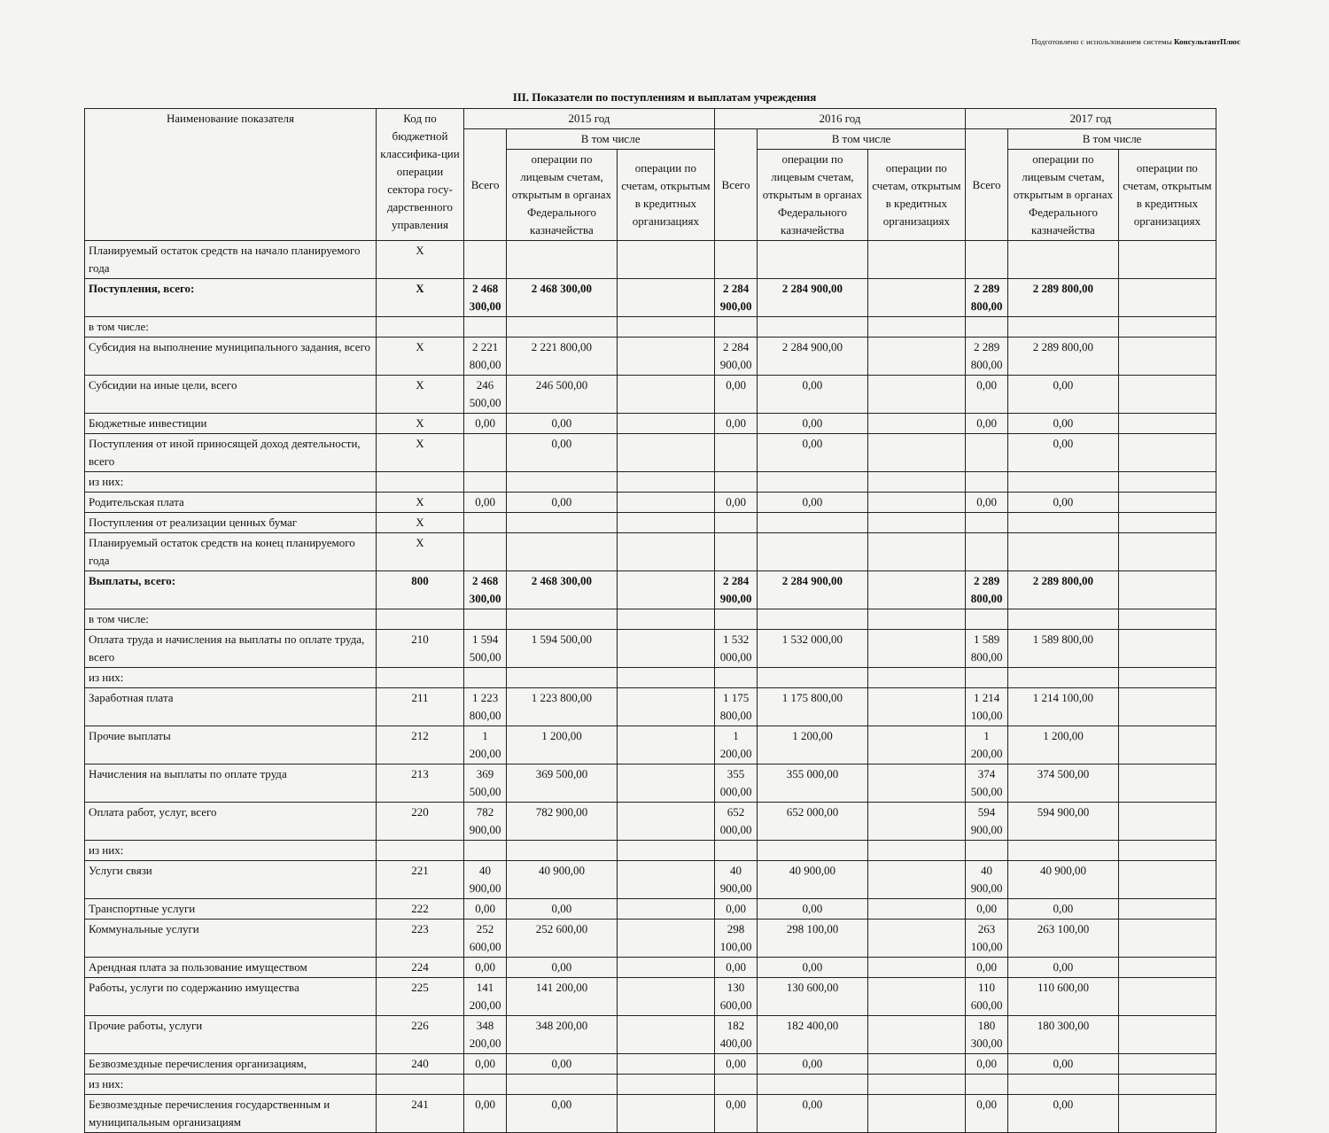Подготовлено с использованием системы КонсультантПлюс
III. Показатели по поступлениям и выплатам учреждения
| Наименование показателя | Код по бюджетной классифика-ции операции сектора госу-дарственного управления | 2015 год | | | 2016 год | | | 2017 год | | |
| --- | --- | --- | --- | --- | --- | --- | --- | --- | --- | --- |
| | | Всего | В том числе | | Всего | В том числе | | Всего | В том числе | |
| | | | операции по лицевым счетам, открытым в органах Федерального казначейства | операции по счетам, открытым в кредитных организациях | | операции по лицевым счетам, открытым в органах Федерального казначейства | операции по счетам, открытым в кредитных организациях | | операции по лицевым счетам, открытым в органах Федерального казначейства | операции по счетам, открытым в кредитных организациях |
| Планируемый остаток средств на начало планируемого года | X | | | | | | | | | |
| Поступления, всего: | X | 2 468 300,00 | 2 468 300,00 | | 2 284 900,00 | 2 284 900,00 | | 2 289 800,00 | 2 289 800,00 | |
| в том числе: | | | | | | | | | | |
| Субсидия на выполнение муниципального задания, всего | X | 2 221 800,00 | 2 221 800,00 | | 2 284 900,00 | 2 284 900,00 | | 2 289 800,00 | 2 289 800,00 | |
| Субсидии на иные цели, всего | X | 246 500,00 | 246 500,00 | | 0,00 | 0,00 | | 0,00 | 0,00 | |
| Бюджетные инвестиции | X | 0,00 | 0,00 | | 0,00 | 0,00 | | 0,00 | 0,00 | |
| Поступления от иной приносящей доход деятельности, всего | X | | 0,00 | | | 0,00 | | | 0,00 | |
| из них: | | | | | | | | | | |
| Родительская плата | X | 0,00 | 0,00 | | 0,00 | 0,00 | | 0,00 | 0,00 | |
| Поступления от реализации ценных бумаг | X | | | | | | | | | |
| Планируемый остаток средств на конец планируемого года | X | | | | | | | | | |
| Выплаты, всего: | 800 | 2 468 300,00 | 2 468 300,00 | | 2 284 900,00 | 2 284 900,00 | | 2 289 800,00 | 2 289 800,00 | |
| в том числе: | | | | | | | | | | |
| Оплата труда и начисления на выплаты по оплате труда, всего | 210 | 1 594 500,00 | 1 594 500,00 | | 1 532 000,00 | 1 532 000,00 | | 1 589 800,00 | 1 589 800,00 | |
| из них: | | | | | | | | | | |
| Заработная плата | 211 | 1 223 800,00 | 1 223 800,00 | | 1 175 800,00 | 1 175 800,00 | | 1 214 100,00 | 1 214 100,00 | |
| Прочие выплаты | 212 | 1 200,00 | 1 200,00 | | 1 200,00 | 1 200,00 | | 1 200,00 | 1 200,00 | |
| Начисления на выплаты по оплате труда | 213 | 369 500,00 | 369 500,00 | | 355 000,00 | 355 000,00 | | 374 500,00 | 374 500,00 | |
| Оплата работ, услуг, всего | 220 | 782 900,00 | 782 900,00 | | 652 000,00 | 652 000,00 | | 594 900,00 | 594 900,00 | |
| из них: | | | | | | | | | | |
| Услуги связи | 221 | 40 900,00 | 40 900,00 | | 40 900,00 | 40 900,00 | | 40 900,00 | 40 900,00 | |
| Транспортные услуги | 222 | 0,00 | 0,00 | | 0,00 | 0,00 | | 0,00 | 0,00 | |
| Коммунальные услуги | 223 | 252 600,00 | 252 600,00 | | 298 100,00 | 298 100,00 | | 263 100,00 | 263 100,00 | |
| Арендная плата за пользование имуществом | 224 | 0,00 | 0,00 | | 0,00 | 0,00 | | 0,00 | 0,00 | |
| Работы, услуги по содержанию имущества | 225 | 141 200,00 | 141 200,00 | | 130 600,00 | 130 600,00 | | 110 600,00 | 110 600,00 | |
| Прочие работы, услуги | 226 | 348 200,00 | 348 200,00 | | 182 400,00 | 182 400,00 | | 180 300,00 | 180 300,00 | |
| Безвозмездные перечисления организациям, | 240 | 0,00 | 0,00 | | 0,00 | 0,00 | | 0,00 | 0,00 | |
| из них: | | | | | | | | | | |
| Безвозмездные перечисления государственным и муниципальным организациям | 241 | 0,00 | 0,00 | | 0,00 | 0,00 | | 0,00 | 0,00 | |